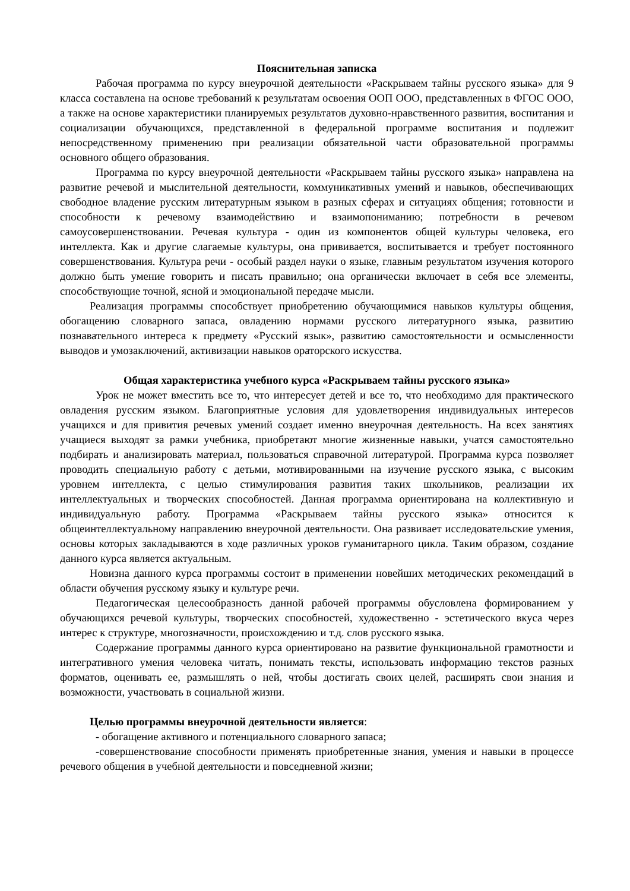Пояснительная записка
Рабочая программа по курсу внеурочной деятельности «Раскрываем тайны русского языка» для 9 класса составлена на основе требований к результатам освоения ООП ООО, представленных в ФГОС ООО, а также на основе характеристики планируемых результатов духовно-нравственного развития, воспитания и социализации обучающихся, представленной в федеральной программе воспитания и подлежит непосредственному применению при реализации обязательной части образовательной программы основного общего образования.
Программа по курсу внеурочной деятельности «Раскрываем тайны русского языка» направлена на развитие речевой и мыслительной деятельности, коммуникативных умений и навыков, обеспечивающих свободное владение русским литературным языком в разных сферах и ситуациях общения; готовности и способности к речевому взаимодействию и взаимопониманию; потребности в речевом самоусовершенствовании. Речевая культура - один из компонентов общей культуры человека, его интеллекта. Как и другие слагаемые культуры, она прививается, воспитывается и требует постоянного совершенствования. Культура речи - особый раздел науки о языке, главным результатом изучения которого должно быть умение говорить и писать правильно; она органически включает в себя все элементы, способствующие точной, ясной и эмоциональной передаче мысли.
Реализация программы способствует приобретению обучающимися навыков культуры общения, обогащению словарного запаса, овладению нормами русского литературного языка, развитию познавательного интереса к предмету «Русский язык», развитию самостоятельности и осмысленности выводов и умозаключений, активизации навыков ораторского искусства.
Общая характеристика учебного курса «Раскрываем тайны русского языка»
Урок не может вместить все то, что интересует детей и все то, что необходимо для практического овладения русским языком. Благоприятные условия для удовлетворения индивидуальных интересов учащихся и для привития речевых умений создает именно внеурочная деятельность. На всех занятиях учащиеся выходят за рамки учебника, приобретают многие жизненные навыки, учатся самостоятельно подбирать и анализировать материал, пользоваться справочной литературой. Программа курса позволяет проводить специальную работу с детьми, мотивированными на изучение русского языка, с высоким уровнем интеллекта, с целью стимулирования развития таких школьников, реализации их интеллектуальных и творческих способностей. Данная программа ориентирована на коллективную и индивидуальную работу. Программа «Раскрываем тайны русского языка» относится к общеинтеллектуальному направлению внеурочной деятельности. Она развивает исследовательские умения, основы которых закладываются в ходе различных уроков гуманитарного цикла. Таким образом, создание данного курса является актуальным.
Новизна данного курса программы состоит в применении новейших методических рекомендаций в области обучения русскому языку и культуре речи.
Педагогическая целесообразность данной рабочей программы обусловлена формированием у обучающихся речевой культуры, творческих способностей, художественно - эстетического вкуса через интерес к структуре, многозначности, происхождению и т.д. слов русского языка.
Содержание программы данного курса ориентировано на развитие функциональной грамотности и интегративного умения человека читать, понимать тексты, использовать информацию текстов разных форматов, оценивать ее, размышлять о ней, чтобы достигать своих целей, расширять свои знания и возможности, участвовать в социальной жизни.
Целью программы внеурочной деятельности является:
- обогащение активного и потенциального словарного запаса;
-совершенствование способности применять приобретенные знания, умения и навыки в процессе речевого общения в учебной деятельности и повседневной жизни;